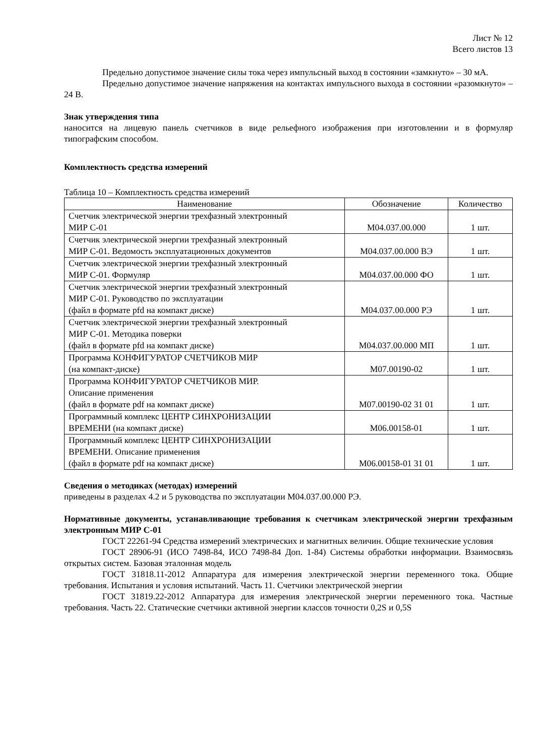Лист № 12
Всего листов 13
Предельно допустимое значение силы тока через импульсный выход в состоянии «замкнуто» – 30 мА.
Предельно допустимое значение напряжения на контактах импульсного выхода в состоянии «разомкнуто» – 24 В.
Знак утверждения типа
наносится на лицевую панель счетчиков в виде рельефного изображения при изготовлении и в формуляр типографским способом.
Комплектность средства измерений
Таблица 10 – Комплектность средства измерений
| Наименование | Обозначение | Количество |
| --- | --- | --- |
| Счетчик электрической энергии трехфазный электронный МИР С-01 | М04.037.00.000 | 1 шт. |
| Счетчик электрической энергии трехфазный электронный МИР С-01. Ведомость эксплуатационных документов | М04.037.00.000 ВЭ | 1 шт. |
| Счетчик электрической энергии трехфазный электронный МИР С-01. Формуляр | М04.037.00.000 ФО | 1 шт. |
| Счетчик электрической энергии трехфазный электронный МИР С-01. Руководство по эксплуатации (файл в формате pfd на компакт диске) | М04.037.00.000 РЭ | 1 шт. |
| Счетчик электрической энергии трехфазный электронный МИР С-01. Методика поверки (файл в формате pfd на компакт диске) | М04.037.00.000 МП | 1 шт. |
| Программа КОНФИГУРАТОР СЧЕТЧИКОВ МИР (на компакт-диске) | М07.00190-02 | 1 шт. |
| Программа КОНФИГУРАТОР СЧЕТЧИКОВ МИР. Описание применения (файл в формате pdf на компакт диске) | М07.00190-02 31 01 | 1 шт. |
| Программный комплекс ЦЕНТР СИНХРОНИЗАЦИИ ВРЕМЕНИ (на компакт диске) | М06.00158-01 | 1 шт. |
| Программный комплекс ЦЕНТР СИНХРОНИЗАЦИИ ВРЕМЕНИ. Описание применения (файл в формате pdf на компакт диске) | М06.00158-01 31 01 | 1 шт. |
Сведения о методиках (методах) измерений
приведены в разделах 4.2 и 5 руководства по эксплуатации М04.037.00.000 РЭ.
Нормативные документы, устанавливающие требования к счетчикам электрической энергии трехфазным электронным МИР С-01
ГОСТ 22261-94 Средства измерений электрических и магнитных величин. Общие технические условия
ГОСТ 28906-91 (ИСО 7498-84, ИСО 7498-84 Доп. 1-84) Системы обработки информации. Взаимосвязь открытых систем. Базовая эталонная модель
ГОСТ 31818.11-2012 Аппаратура для измерения электрической энергии переменного тока. Общие требования. Испытания и условия испытаний. Часть 11. Счетчики электрической энергии
ГОСТ 31819.22-2012 Аппаратура для измерения электрической энергии переменного тока. Частные требования. Часть 22. Статические счетчики активной энергии классов точности 0,2S и 0,5S